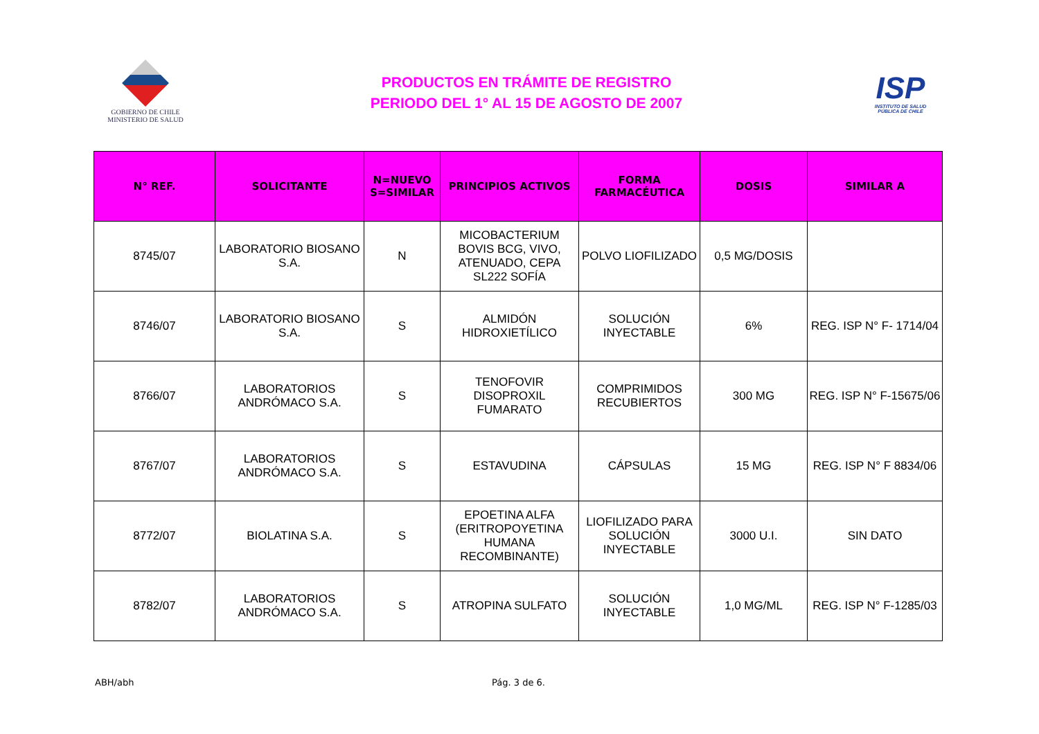GOBIERNO DE CHILE
MINISTERIO DE SALUD
PRODUCTOS EN TRÁMITE DE REGISTRO
PERIODO DEL 1° AL 15 DE AGOSTO DE 2007
ISP
INSTITUTO DE SALUD
PÚBLICA DE CHILE
| N° REF. | SOLICITANTE | N=NUEVO S=SIMILAR | PRINCIPIOS ACTIVOS | FORMA FARMACÉUTICA | DOSIS | SIMILAR A |
| --- | --- | --- | --- | --- | --- | --- |
| 8745/07 | LABORATORIO BIOSANO S.A. | N | MICOBACTERIUM BOVIS BCG, VIVO, ATENUADO, CEPA SL222 SOFÍA | POLVO LIOFILIZADO | 0,5 MG/DOSIS | |
| 8746/07 | LABORATORIO BIOSANO S.A. | S | ALMIDÓN HIDROXIETÍLICO | SOLUCIÓN INYECTABLE | 6% | REG. ISP N° F- 1714/04 |
| 8766/07 | LABORATORIOS ANDRÓMACO S.A. | S | TENOFOVIR DISOPROXIL FUMARATO | COMPRIMIDOS RECUBIERTOS | 300 MG | REG. ISP N° F-15675/06 |
| 8767/07 | LABORATORIOS ANDRÓMACO S.A. | S | ESTAVUDINA | CÁPSULAS | 15 MG | REG. ISP N° F 8834/06 |
| 8772/07 | BIOLATINA S.A. | S | EPOETINA ALFA (ERITROPOYETINA HUMANA RECOMBINANTE) | LIOFILIZADO PARA SOLUCIÓN INYECTABLE | 3000 U.I. | SIN DATO |
| 8782/07 | LABORATORIOS ANDRÓMACO S.A. | S | ATROPINA SULFATO | SOLUCIÓN INYECTABLE | 1,0 MG/ML | REG. ISP N° F-1285/03 |
ABH/abh Pág. 3 de 6.